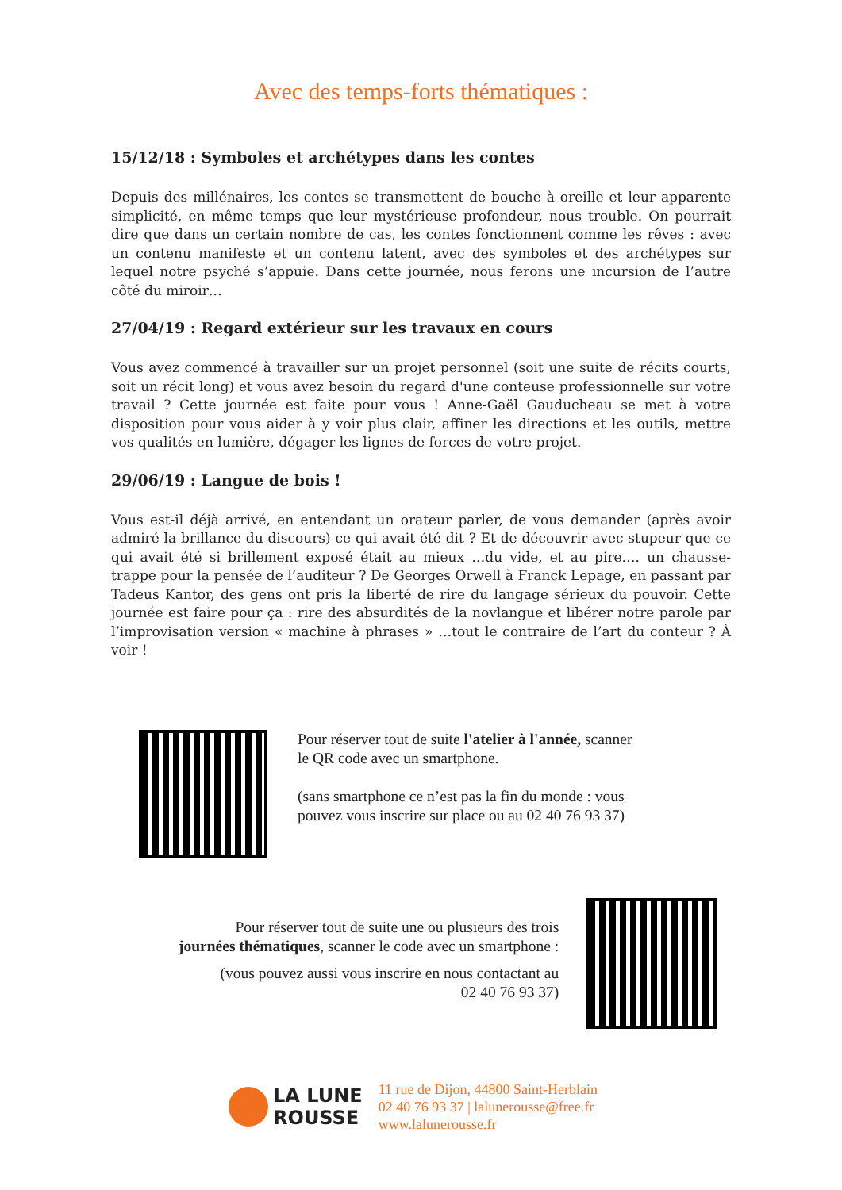Avec des temps-forts thématiques :
15/12/18 : Symboles et archétypes dans les contes
Depuis des millénaires, les contes se transmettent de bouche à oreille et leur apparente simplicité, en même temps que leur mystérieuse profondeur, nous trouble. On pourrait dire que dans un certain nombre de cas, les contes fonctionnent comme les rêves : avec un contenu manifeste et un contenu latent, avec des symboles et des archétypes sur lequel notre psyché s’appuie. Dans cette journée, nous ferons une incursion de l’autre côté du miroir…
27/04/19 : Regard extérieur sur les travaux en cours
Vous avez commencé à travailler sur un projet personnel (soit une suite de récits courts, soit un récit long) et vous avez besoin du regard d'une conteuse professionnelle sur votre travail ? Cette journée est faite pour vous ! Anne-Gaël Gauducheau se met à votre disposition pour vous aider à y voir plus clair, affiner les directions et les outils, mettre vos qualités en lumière, dégager les lignes de forces de votre projet.
29/06/19 : Langue de bois !
Vous est-il déjà arrivé, en entendant un orateur parler, de vous demander (après avoir admiré la brillance du discours) ce qui avait été dit ? Et de découvrir avec stupeur que ce qui avait été si brillement exposé était au mieux …du vide, et au pire…. un chausse-trappe pour la pensée de l’auditeur ? De Georges Orwell à Franck Lepage, en passant par Tadeus Kantor, des gens ont pris la liberté de rire du langage sérieux du pouvoir. Cette journée est faire pour ça : rire des absurdités de la novlangue et libérer notre parole par l’improvisation version « machine à phrases » …tout le contraire de l’art du conteur ? À voir !
Pour réserver tout de suite l'atelier à l'année, scanner
le QR code avec un smartphone.
(sans smartphone ce n’est pas la fin du monde : vous
pouvez vous inscrire sur place ou au 02 40 76 93 37)
Pour réserver tout de suite une ou plusieurs des trois
journées thématiques, scanner le code avec un smartphone :
(vous pouvez aussi vous inscrire en nous contactant au
02 40 76 93 37)
LA LUNE
ROUSSE
11 rue de Dijon, 44800 Saint-Herblain
02 40 76 93 37 | lalunerousse@free.fr
www.lalunerousse.fr